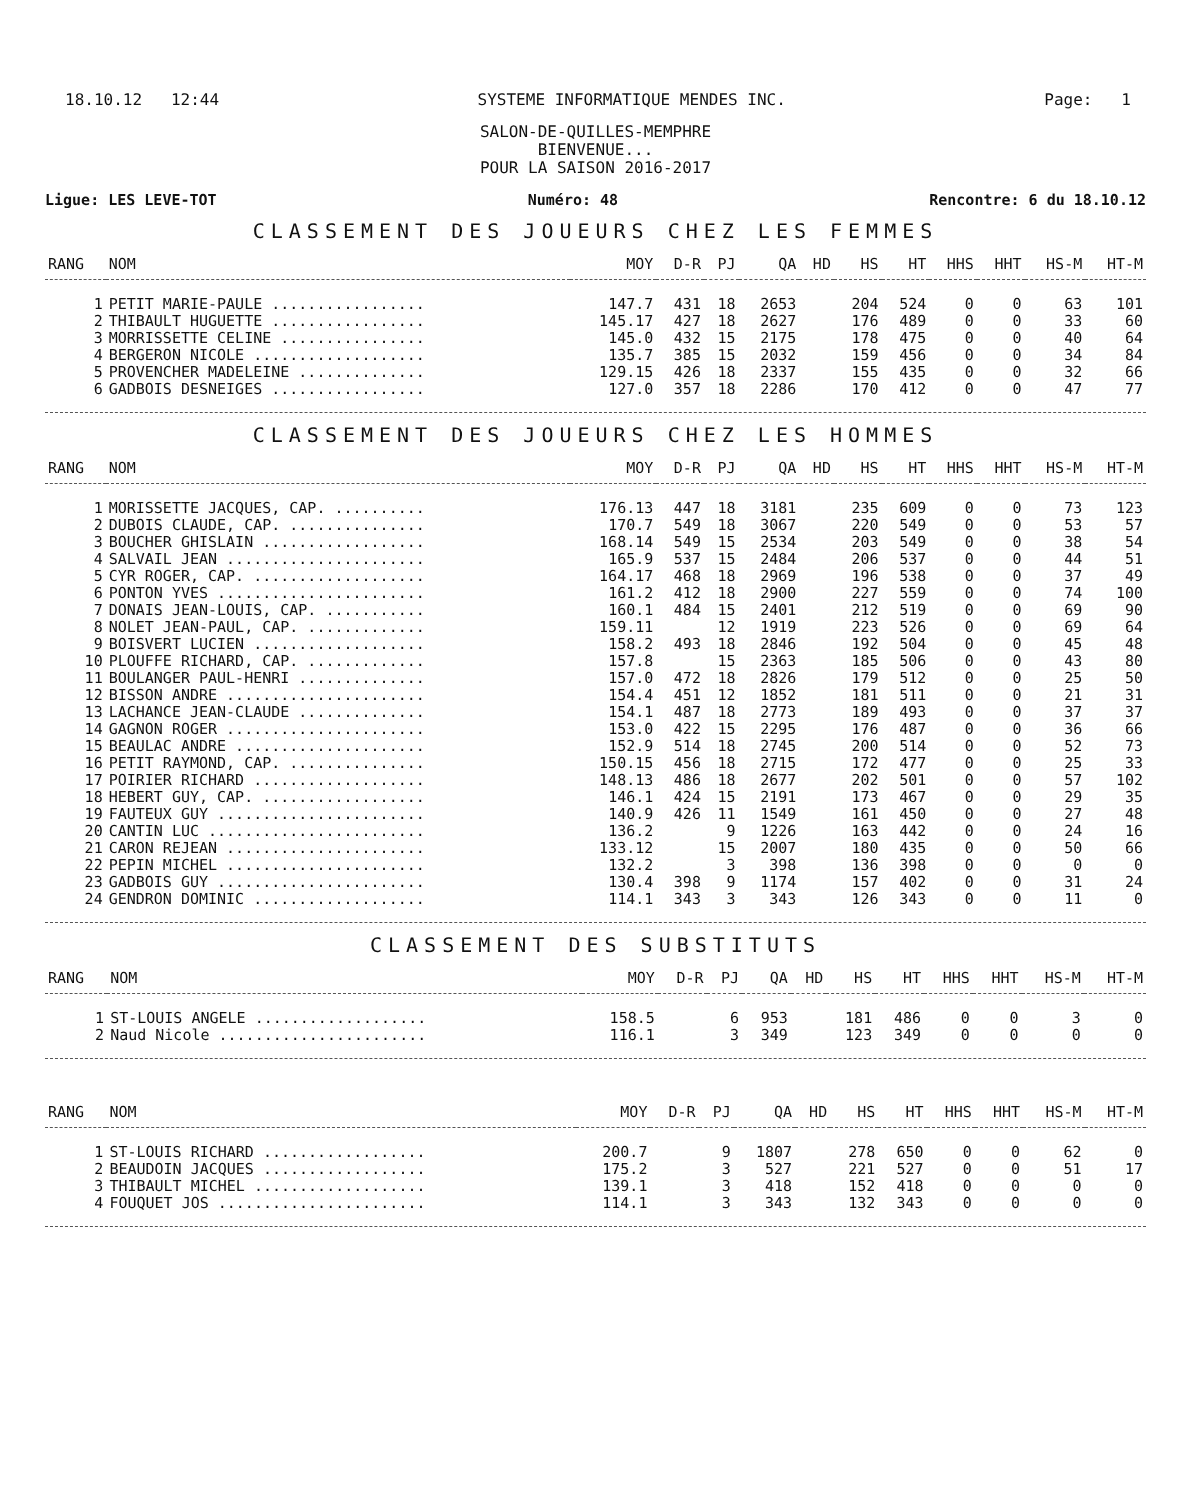18.10.12 12:44 SYSTEME INFORMATIQUE MENDES INC. Page: 1
SALON-DE-QUILLES-MEMPHRE
BIENVENUE...
POUR LA SAISON 2016-2017
Ligue: LES LEVE-TOT Numéro: 48 Rencontre: 6 du 18.10.12
CLASSEMENT DES JOUEURS CHEZ LES FEMMES
| RANG | NOM | MOY | D-R | PJ | QA | HD | HS | HT | HHS | HHT | HS-M | HT-M |
| --- | --- | --- | --- | --- | --- | --- | --- | --- | --- | --- | --- | --- |
| 1 | PETIT MARIE-PAULE ................. | 147.7 | 431 | 18 | 2653 | | 204 | 524 | 0 | 0 | 63 | 101 |
| 2 | THIBAULT HUGUETTE ................. | 145.17 | 427 | 18 | 2627 | | 176 | 489 | 0 | 0 | 33 | 60 |
| 3 | MORRISSETTE CELINE ................ | 145.0 | 432 | 15 | 2175 | | 178 | 475 | 0 | 0 | 40 | 64 |
| 4 | BERGERON NICOLE ................... | 135.7 | 385 | 15 | 2032 | | 159 | 456 | 0 | 0 | 34 | 84 |
| 5 | PROVENCHER MADELEINE .............. | 129.15 | 426 | 18 | 2337 | | 155 | 435 | 0 | 0 | 32 | 66 |
| 6 | GADBOIS DESNEIGES ................. | 127.0 | 357 | 18 | 2286 | | 170 | 412 | 0 | 0 | 47 | 77 |
CLASSEMENT DES JOUEURS CHEZ LES HOMMES
| RANG | NOM | MOY | D-R | PJ | QA | HD | HS | HT | HHS | HHT | HS-M | HT-M |
| --- | --- | --- | --- | --- | --- | --- | --- | --- | --- | --- | --- | --- |
| 1 | MORISSETTE JACQUES, CAP. .......... | 176.13 | 447 | 18 | 3181 | | 235 | 609 | 0 | 0 | 73 | 123 |
| 2 | DUBOIS CLAUDE, CAP. ............... | 170.7 | 549 | 18 | 3067 | | 220 | 549 | 0 | 0 | 53 | 57 |
| 3 | BOUCHER GHISLAIN .................. | 168.14 | 549 | 15 | 2534 | | 203 | 549 | 0 | 0 | 38 | 54 |
| 4 | SALVAIL JEAN ...................... | 165.9 | 537 | 15 | 2484 | | 206 | 537 | 0 | 0 | 44 | 51 |
| 5 | CYR ROGER, CAP. ................... | 164.17 | 468 | 18 | 2969 | | 196 | 538 | 0 | 0 | 37 | 49 |
| 6 | PONTON YVES ....................... | 161.2 | 412 | 18 | 2900 | | 227 | 559 | 0 | 0 | 74 | 100 |
| 7 | DONAIS JEAN-LOUIS, CAP. ........... | 160.1 | 484 | 15 | 2401 | | 212 | 519 | 0 | 0 | 69 | 90 |
| 8 | NOLET JEAN-PAUL, CAP. ............. | 159.11 | | 12 | 1919 | | 223 | 526 | 0 | 0 | 69 | 64 |
| 9 | BOISVERT LUCIEN ................... | 158.2 | 493 | 18 | 2846 | | 192 | 504 | 0 | 0 | 45 | 48 |
| 10 | PLOUFFE RICHARD, CAP. ............. | 157.8 | | 15 | 2363 | | 185 | 506 | 0 | 0 | 43 | 80 |
| 11 | BOULANGER PAUL-HENRI .............. | 157.0 | 472 | 18 | 2826 | | 179 | 512 | 0 | 0 | 25 | 50 |
| 12 | BISSON ANDRE ...................... | 154.4 | 451 | 12 | 1852 | | 181 | 511 | 0 | 0 | 21 | 31 |
| 13 | LACHANCE JEAN-CLAUDE .............. | 154.1 | 487 | 18 | 2773 | | 189 | 493 | 0 | 0 | 37 | 37 |
| 14 | GAGNON ROGER ...................... | 153.0 | 422 | 15 | 2295 | | 176 | 487 | 0 | 0 | 36 | 66 |
| 15 | BEAULAC ANDRE ..................... | 152.9 | 514 | 18 | 2745 | | 200 | 514 | 0 | 0 | 52 | 73 |
| 16 | PETIT RAYMOND, CAP. ............... | 150.15 | 456 | 18 | 2715 | | 172 | 477 | 0 | 0 | 25 | 33 |
| 17 | POIRIER RICHARD ................... | 148.13 | 486 | 18 | 2677 | | 202 | 501 | 0 | 0 | 57 | 102 |
| 18 | HEBERT GUY, CAP. .................. | 146.1 | 424 | 15 | 2191 | | 173 | 467 | 0 | 0 | 29 | 35 |
| 19 | FAUTEUX GUY ....................... | 140.9 | 426 | 11 | 1549 | | 161 | 450 | 0 | 0 | 27 | 48 |
| 20 | CANTIN LUC ........................ | 136.2 | | 9 | 1226 | | 163 | 442 | 0 | 0 | 24 | 16 |
| 21 | CARON REJEAN ...................... | 133.12 | | 15 | 2007 | | 180 | 435 | 0 | 0 | 50 | 66 |
| 22 | PEPIN MICHEL ...................... | 132.2 | | 3 | 398 | | 136 | 398 | 0 | 0 | 0 | 0 |
| 23 | GADBOIS GUY ....................... | 130.4 | 398 | 9 | 1174 | | 157 | 402 | 0 | 0 | 31 | 24 |
| 24 | GENDRON DOMINIC ................... | 114.1 | 343 | 3 | 343 | | 126 | 343 | 0 | 0 | 11 | 0 |
CLASSEMENT DES SUBSTITUTS
| RANG | NOM | MOY | D-R | PJ | QA | HD | HS | HT | HHS | HHT | HS-M | HT-M |
| --- | --- | --- | --- | --- | --- | --- | --- | --- | --- | --- | --- | --- |
| 1 | ST-LOUIS ANGELE ................... | 158.5 | | 6 | 953 | | 181 | 486 | 0 | 0 | 3 | 0 |
| 2 | Naud Nicole ....................... | 116.1 | | 3 | 349 | | 123 | 349 | 0 | 0 | 0 | 0 |
| RANG | NOM | MOY | D-R | PJ | QA | HD | HS | HT | HHS | HHT | HS-M | HT-M |
| --- | --- | --- | --- | --- | --- | --- | --- | --- | --- | --- | --- | --- |
| 1 | ST-LOUIS RICHARD .................. | 200.7 | | 9 | 1807 | | 278 | 650 | 0 | 0 | 62 | 0 |
| 2 | BEAUDOIN JACQUES .................. | 175.2 | | 3 | 527 | | 221 | 527 | 0 | 0 | 51 | 17 |
| 3 | THIBAULT MICHEL ................... | 139.1 | | 3 | 418 | | 152 | 418 | 0 | 0 | 0 | 0 |
| 4 | FOUQUET JOS ....................... | 114.1 | | 3 | 343 | | 132 | 343 | 0 | 0 | 0 | 0 |